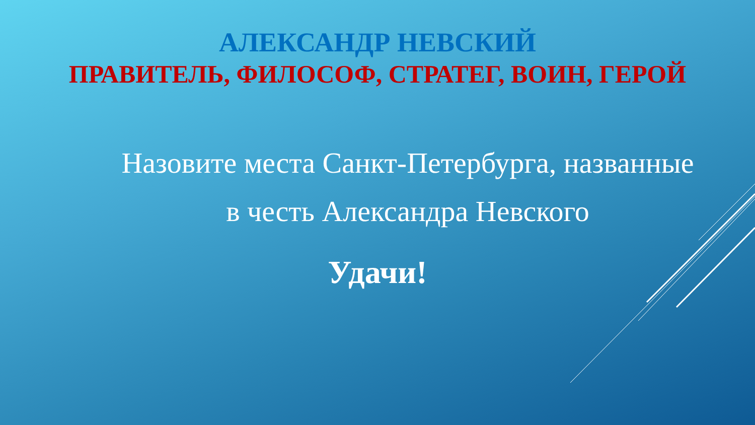АЛЕКСАНДР НЕВСКИЙ
ПРАВИТЕЛЬ, ФИЛОСОФ, СТРАТЕГ, ВОИН, ГЕРОЙ
Назовите места Санкт-Петербурга, названные
в честь Александра Невского
Удачи!